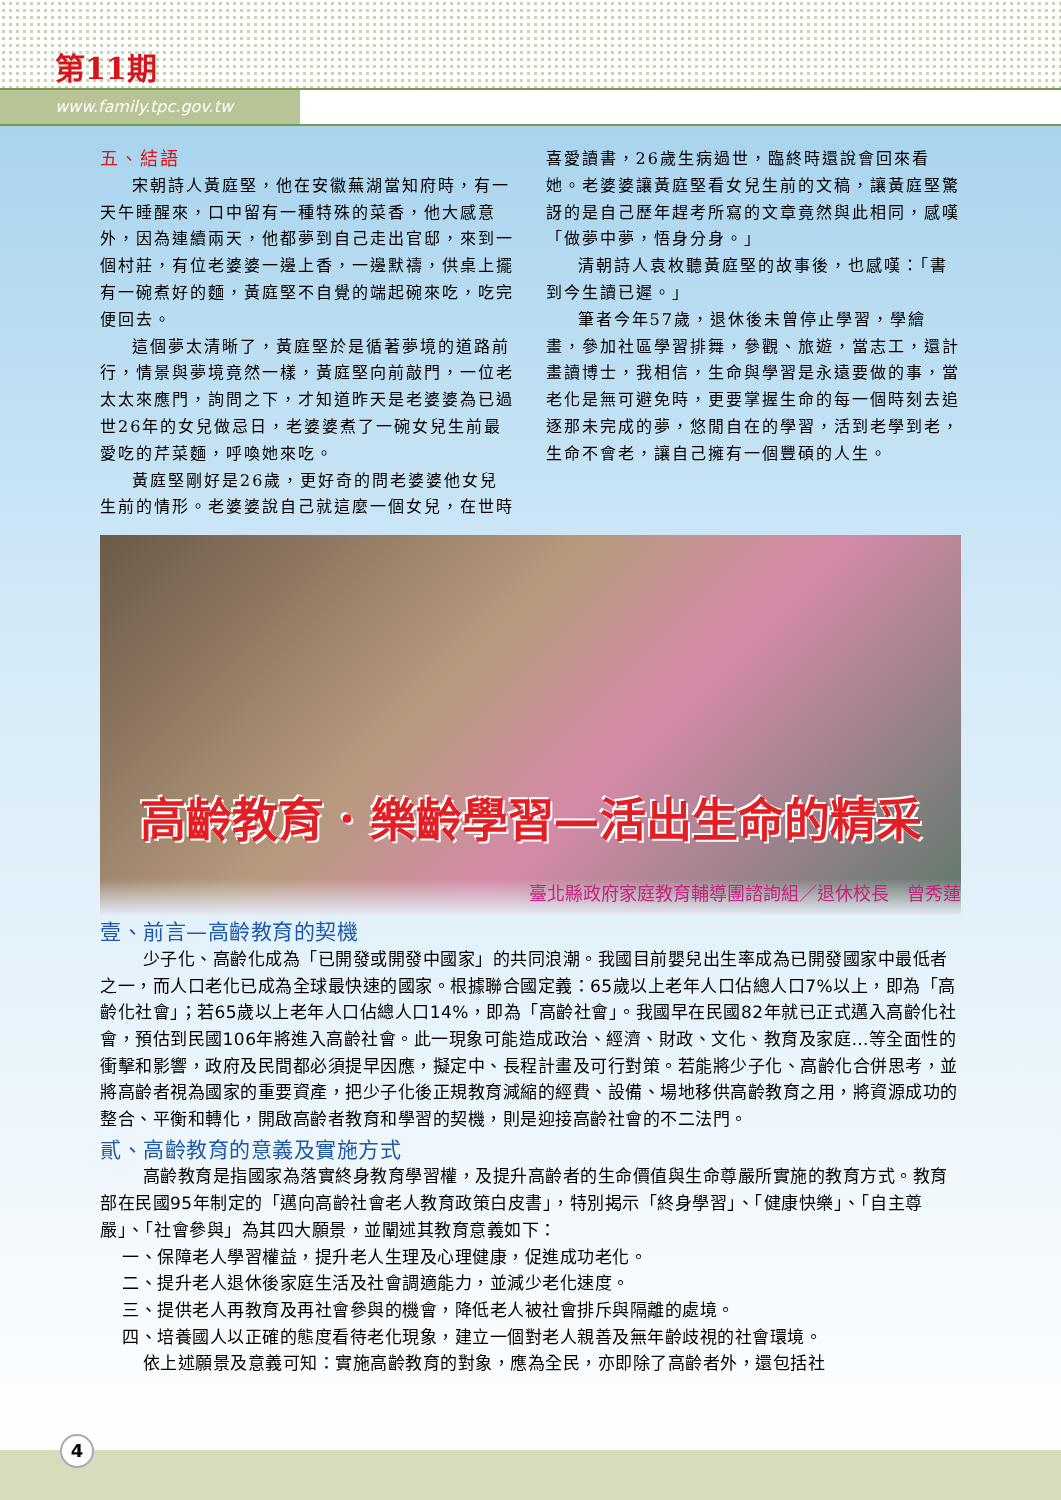第11期
www.family.tpc.gov.tw
五、結語
宋朝詩人黃庭堅，他在安徽蕪湖當知府時，有一天午睡醒來，口中留有一種特殊的菜香，他大感意外，因為連續兩天，他都夢到自己走出官邸，來到一個村莊，有位老婆婆一邊上香，一邊默禱，供桌上擺有一碗煮好的麵，黃庭堅不自覺的端起碗來吃，吃完便回去。
這個夢太清晰了，黃庭堅於是循著夢境的道路前行，情景與夢境竟然一樣，黃庭堅向前敲門，一位老太太來應門，詢問之下，才知道昨天是老婆婆為已過世26年的女兒做忌日，老婆婆煮了一碗女兒生前最愛吃的芹菜麵，呼喚她來吃。
黃庭堅剛好是26歲，更好奇的問老婆婆他女兒生前的情形。老婆婆說自己就這麼一個女兒，在世時喜愛讀書，26歲生病過世，臨終時還說會回來看她。老婆婆讓黃庭堅看女兒生前的文稿，讓黃庭堅驚訝的是自己歷年趕考所寫的文章竟然與此相同，感嘆「做夢中夢，悟身分身。」
清朝詩人袁枚聽黃庭堅的故事後，也感嘆：「書到今生讀已遲。」
筆者今年57歲，退休後未曾停止學習，學繪畫，參加社區學習排舞，參觀、旅遊，當志工，還計畫讀博士，我相信，生命與學習是永遠要做的事，當老化是無可避免時，更要掌握生命的每一個時刻去追逐那未完成的夢，悠閒自在的學習，活到老學到老，生命不會老，讓自己擁有一個豐碩的人生。
高齡教育．樂齡學習—活出生命的精采
臺北縣政府家庭教育輔導團諮詢組／退休校長　曾秀蓮
壹、前言—高齡教育的契機
少子化、高齡化成為「已開發或開發中國家」的共同浪潮。我國目前嬰兒出生率成為已開發國家中最低者之一，而人口老化已成為全球最快速的國家。根據聯合國定義：65歲以上老年人口佔總人口7%以上，即為「高齡化社會」；若65歲以上老年人口佔總人口14%，即為「高齡社會」。我國早在民國82年就已正式邁入高齡化社會，預估到民國106年將進入高齡社會。此一現象可能造成政治、經濟、財政、文化、教育及家庭…等全面性的衝擊和影響，政府及民間都必須提早因應，擬定中、長程計畫及可行對策。若能將少子化、高齡化合併思考，並將高齡者視為國家的重要資產，把少子化後正規教育減縮的經費、設備、場地移供高齡教育之用，將資源成功的整合、平衡和轉化，開啟高齡者教育和學習的契機，則是迎接高齡社會的不二法門。
貳、高齡教育的意義及實施方式
高齡教育是指國家為落實終身教育學習權，及提升高齡者的生命價值與生命尊嚴所實施的教育方式。教育部在民國95年制定的「邁向高齡社會老人教育政策白皮書」，特別揭示「終身學習」、「健康快樂」、「自主尊嚴」、「社會參與」為其四大願景，並闡述其教育意義如下：
一、保障老人學習權益，提升老人生理及心理健康，促進成功老化。
二、提升老人退休後家庭生活及社會調適能力，並減少老化速度。
三、提供老人再教育及再社會參與的機會，降低老人被社會排斥與隔離的處境。
四、培養國人以正確的態度看待老化現象，建立一個對老人親善及無年齡歧視的社會環境。
依上述願景及意義可知：實施高齡教育的對象，應為全民，亦即除了高齡者外，還包括社
4